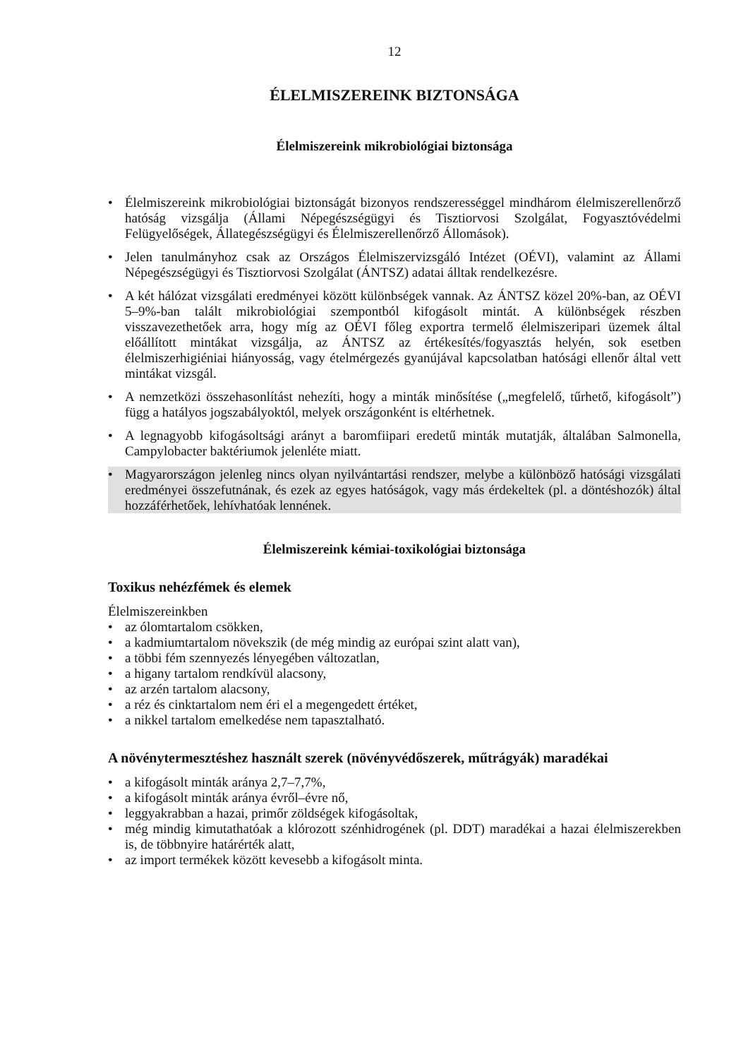12
ÉLELMISZEREINK BIZTONSÁGA
Élelmiszereink mikrobiológiai biztonsága
• Élelmiszereink mikrobiológiai biztonságát bizonyos rendszerességgel mindhárom élelmiszerellenőrző hatóság vizsgálja (Állami Népegészségügyi és Tisztiorvosi Szolgálat, Fogyasztóvédelmi Felügyelőségek, Állategészségügyi és Élelmiszerellenőrző Állomások).
• Jelen tanulmányhoz csak az Országos Élelmiszervizsgáló Intézet (OÉVI), valamint az Állami Népegészségügyi és Tisztiorvosi Szolgálat (ÁNTSZ) adatai álltak rendelkezésre.
• A két hálózat vizsgálati eredményei között különbségek vannak. Az ÁNTSZ közel 20%-ban, az OÉVI 5–9%-ban talált mikrobiológiai szempontból kifogásolt mintát. A különbségek részben visszavezethetőek arra, hogy míg az OÉVI főleg exportra termelő élelmiszeripari üzemek által előállított mintákat vizsgálja, az ÁNTSZ az értékesítés/fogyasztás helyén, sok esetben élelmiszerhigiéniai hiányosság, vagy ételmérgezés gyanújával kapcsolatban hatósági ellenőr által vett mintákat vizsgál.
• A nemzetközi összehasonlítást nehezíti, hogy a minták minősítése („megfelelő, tűrhető, kifogásolt”) függ a hatályos jogszabályoktól, melyek országonként is eltérhetnek.
• A legnagyobb kifogásoltsági arányt a baromfiipari eredetű minták mutatják, általában Salmonella, Campylobacter baktériumok jelenléte miatt.
• Magyarországon jelenleg nincs olyan nyilvántartási rendszer, melybe a különböző hatósági vizsgálati eredményei összefutnának, és ezek az egyes hatóságok, vagy más érdekeltek (pl. a döntéshozók) által hozzáférhetőek, lehívhatóak lennének.
Élelmiszereink kémiai-toxikológiai biztonsága
Toxikus nehézfémek és elemek
Élelmiszereinkben
• az ólomtartalom csökken,
• a kadmiumtartalom növekszik (de még mindig az európai szint alatt van),
• a többi fém szennyezés lényegében változatlan,
• a higany tartalom rendkívül alacsony,
• az arzén tartalom alacsony,
• a réz és cinktartalom nem éri el a megengedett értéket,
• a nikkel tartalom emelkedése nem tapasztalható.
A növénytermesztéshez használt szerek (növényvédőszerek, műtrágyák) maradékai
• a kifogásolt minták aránya 2,7–7,7%,
• a kifogásolt minták aránya évről–évre nő,
• leggyakrabban a hazai, primőr zöldségek kifogásoltak,
• még mindig kimutathatóak a klórozott szénhidrogének (pl. DDT) maradékai a hazai élelmiszerekben is, de többnyire határérték alatt,
• az import termékek között kevesebb a kifogásolt minta.